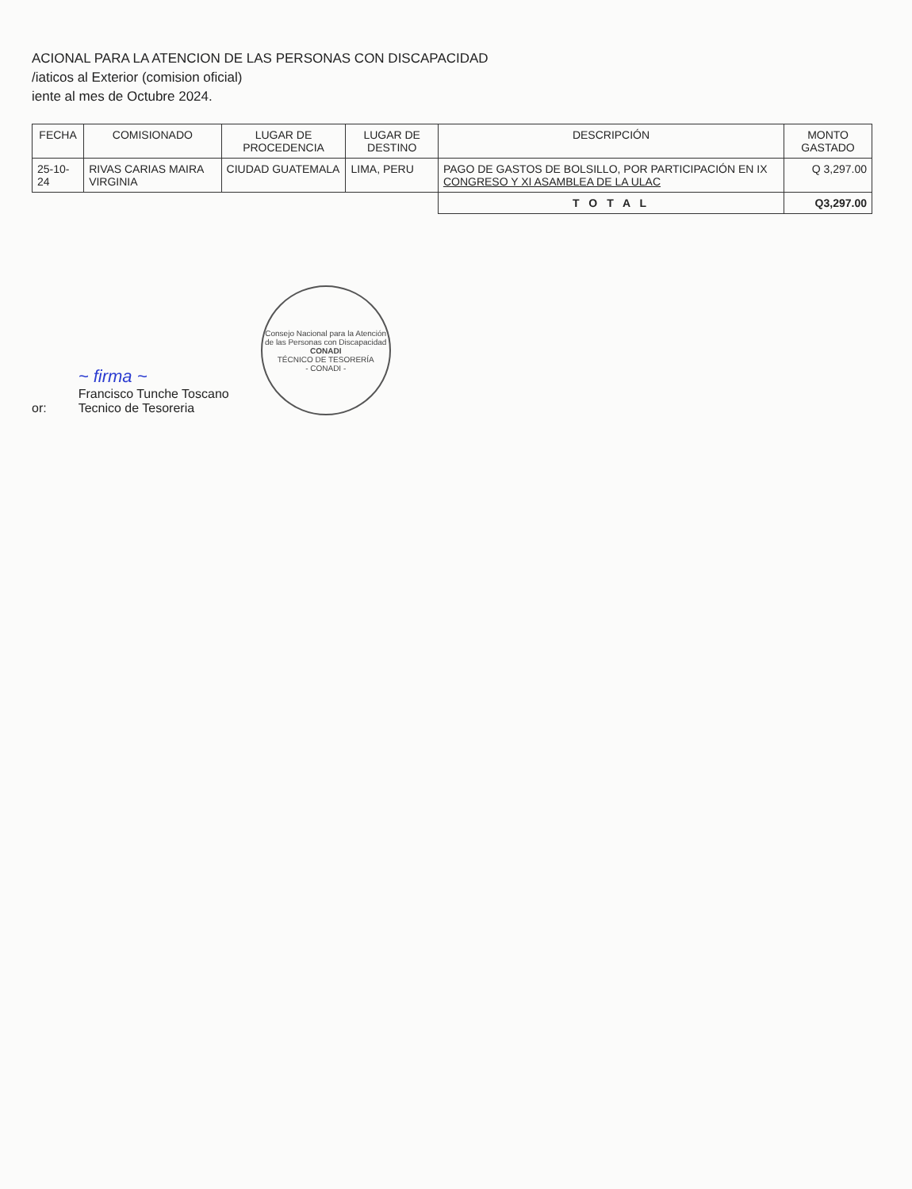ACIONAL PARA LA ATENCION DE LAS PERSONAS CON DISCAPACIDAD
/iaticos al Exterior (comision oficial)
iente al mes de Octubre 2024.
| FECHA | COMISIONADO | LUGAR DE PROCEDENCIA | LUGAR DE DESTINO | DESCRIPCIÓN | MONTO GASTADO |
| --- | --- | --- | --- | --- | --- |
| 25-10-24 | RIVAS CARIAS MAIRA VIRGINIA | CIUDAD GUATEMALA | LIMA, PERU | PAGO DE GASTOS DE BOLSILLO, POR PARTICIPACIÓN EN IX CONGRESO Y XI ASAMBLEA DE LA ULAC | Q 3,297.00 |
| | | | | T O T A L | Q3,297.00 |
or:
~ firma ~
Francisco Tunche Toscano
Tecnico de Tesoreria
Consejo Nacional para la Atención de las Personas con Discapacidad
CONADI
TÉCNICO DE TESORERÍA
- CONADI -